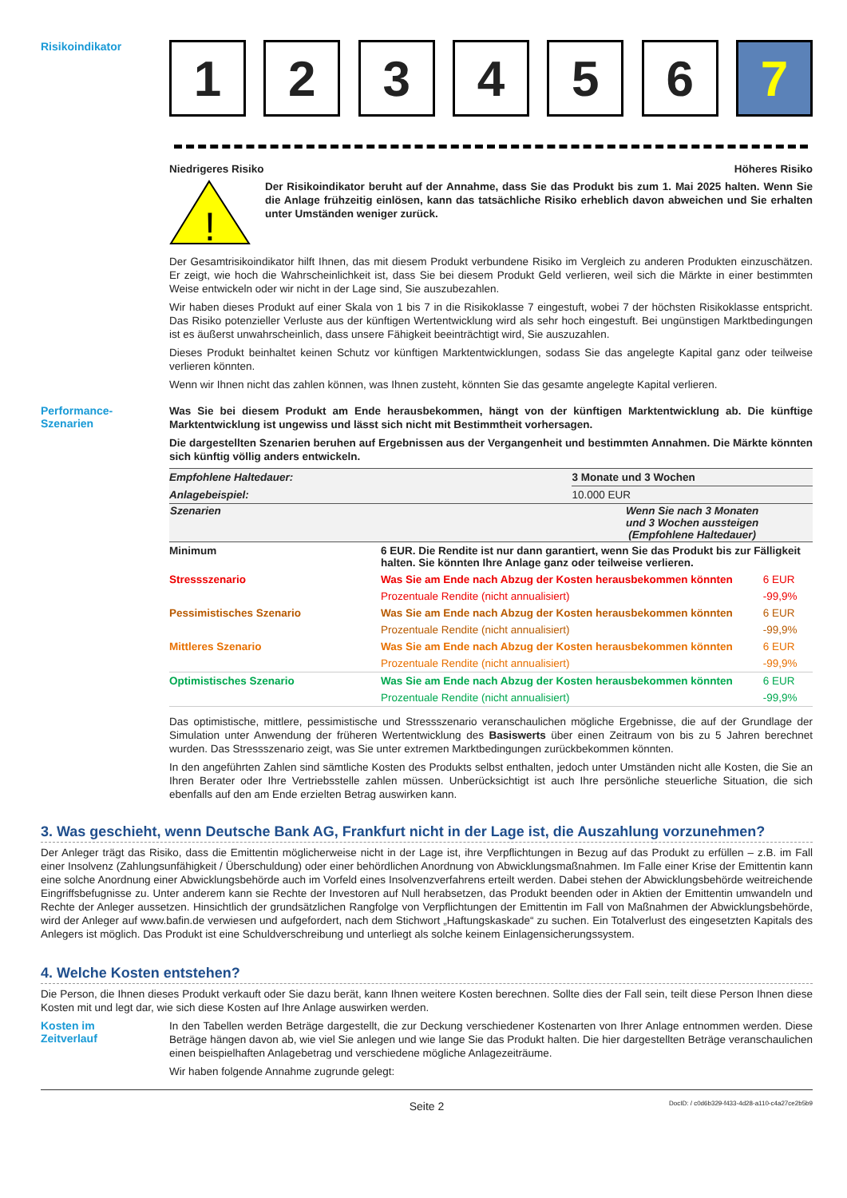Risikoindikator
1 2 3 4 5 6 7
Niedrigeres Risiko Höheres Risiko
!
Der Risikoindikator beruht auf der Annahme, dass Sie das Produkt bis zum 1. Mai 2025 halten. Wenn Sie die Anlage frühzeitig einlösen, kann das tatsächliche Risiko erheblich davon abweichen und Sie erhalten unter Umständen weniger zurück.
Der Gesamtrisikoindikator hilft Ihnen, das mit diesem Produkt verbundene Risiko im Vergleich zu anderen Produkten einzuschätzen. Er zeigt, wie hoch die Wahrscheinlichkeit ist, dass Sie bei diesem Produkt Geld verlieren, weil sich die Märkte in einer bestimmten Weise entwickeln oder wir nicht in der Lage sind, Sie auszubezahlen.
Wir haben dieses Produkt auf einer Skala von 1 bis 7 in die Risikoklasse 7 eingestuft, wobei 7 der höchsten Risikoklasse entspricht. Das Risiko potenzieller Verluste aus der künftigen Wertentwicklung wird als sehr hoch eingestuft. Bei ungünstigen Marktbedingungen ist es äußerst unwahrscheinlich, dass unsere Fähigkeit beeinträchtigt wird, Sie auszuzahlen.
Dieses Produkt beinhaltet keinen Schutz vor künftigen Marktentwicklungen, sodass Sie das angelegte Kapital ganz oder teilweise verlieren könnten.
Wenn wir Ihnen nicht das zahlen können, was Ihnen zusteht, könnten Sie das gesamte angelegte Kapital verlieren.
Performance-
Szenarien
Was Sie bei diesem Produkt am Ende herausbekommen, hängt von der künftigen Marktentwicklung ab. Die künftige Marktentwicklung ist ungewiss und lässt sich nicht mit Bestimmtheit vorhersagen.
Die dargestellten Szenarien beruhen auf Ergebnissen aus der Vergangenheit und bestimmten Annahmen. Die Märkte könnten sich künftig völlig anders entwickeln.
| Empfohlene Haltedauer: | | 3 Monate und 3 Wochen | |
| Anlagebeispiel: | | 10.000 EUR | |
| Szenarien | | Wenn Sie nach 3 Monaten und 3 Wochen aussteigen (Empfohlene Haltedauer) | |
| Minimum | 6 EUR. Die Rendite ist nur dann garantiert, wenn Sie das Produkt bis zur Fälligkeit halten. Sie könnten Ihre Anlage ganz oder teilweise verlieren. | | |
| Stressszenario | Was Sie am Ende nach Abzug der Kosten herausbekommen könnten | | 6 EUR |
| | Prozentuale Rendite (nicht annualisiert) | | -99,9% |
| Pessimistisches Szenario | Was Sie am Ende nach Abzug der Kosten herausbekommen könnten | | 6 EUR |
| | Prozentuale Rendite (nicht annualisiert) | | -99,9% |
| Mittleres Szenario | Was Sie am Ende nach Abzug der Kosten herausbekommen könnten | | 6 EUR |
| | Prozentuale Rendite (nicht annualisiert) | | -99,9% |
| Optimistisches Szenario | Was Sie am Ende nach Abzug der Kosten herausbekommen könnten | | 6 EUR |
| | Prozentuale Rendite (nicht annualisiert) | | -99,9% |
Das optimistische, mittlere, pessimistische und Stressszenario veranschaulichen mögliche Ergebnisse, die auf der Grundlage der Simulation unter Anwendung der früheren Wertentwicklung des Basiswerts über einen Zeitraum von bis zu 5 Jahren berechnet wurden. Das Stressszenario zeigt, was Sie unter extremen Marktbedingungen zurückbekommen könnten.
In den angeführten Zahlen sind sämtliche Kosten des Produkts selbst enthalten, jedoch unter Umständen nicht alle Kosten, die Sie an Ihren Berater oder Ihre Vertriebsstelle zahlen müssen. Unberücksichtigt ist auch Ihre persönliche steuerliche Situation, die sich ebenfalls auf den am Ende erzielten Betrag auswirken kann.
3. Was geschieht, wenn Deutsche Bank AG, Frankfurt nicht in der Lage ist, die Auszahlung vorzunehmen?
Der Anleger trägt das Risiko, dass die Emittentin möglicherweise nicht in der Lage ist, ihre Verpflichtungen in Bezug auf das Produkt zu erfüllen – z.B. im Fall einer Insolvenz (Zahlungsunfähigkeit / Überschuldung) oder einer behördlichen Anordnung von Abwicklungsmaßnahmen. Im Falle einer Krise der Emittentin kann eine solche Anordnung einer Abwicklungsbehörde auch im Vorfeld eines Insolvenzverfahrens erteilt werden. Dabei stehen der Abwicklungsbehörde weitreichende Eingriffsbefugnisse zu. Unter anderem kann sie Rechte der Investoren auf Null herabsetzen, das Produkt beenden oder in Aktien der Emittentin umwandeln und Rechte der Anleger aussetzen. Hinsichtlich der grundsätzlichen Rangfolge von Verpflichtungen der Emittentin im Fall von Maßnahmen der Abwicklungsbehörde, wird der Anleger auf www.bafin.de verwiesen und aufgefordert, nach dem Stichwort „Haftungskaskade“ zu suchen. Ein Totalverlust des eingesetzten Kapitals des Anlegers ist möglich. Das Produkt ist eine Schuldverschreibung und unterliegt als solche keinem Einlagensicherungssystem.
4. Welche Kosten entstehen?
Die Person, die Ihnen dieses Produkt verkauft oder Sie dazu berät, kann Ihnen weitere Kosten berechnen. Sollte dies der Fall sein, teilt diese Person Ihnen diese Kosten mit und legt dar, wie sich diese Kosten auf Ihre Anlage auswirken werden.
Kosten im
Zeitverlauf
In den Tabellen werden Beträge dargestellt, die zur Deckung verschiedener Kostenarten von Ihrer Anlage entnommen werden. Diese Beträge hängen davon ab, wie viel Sie anlegen und wie lange Sie das Produkt halten. Die hier dargestellten Beträge veranschaulichen einen beispielhaften Anlagebetrag und verschiedene mögliche Anlagezeiträume.
Wir haben folgende Annahme zugrunde gelegt:
Seite 2 DocID: / c0d6b329-f433-4d28-a110-c4a27ce2b5b9